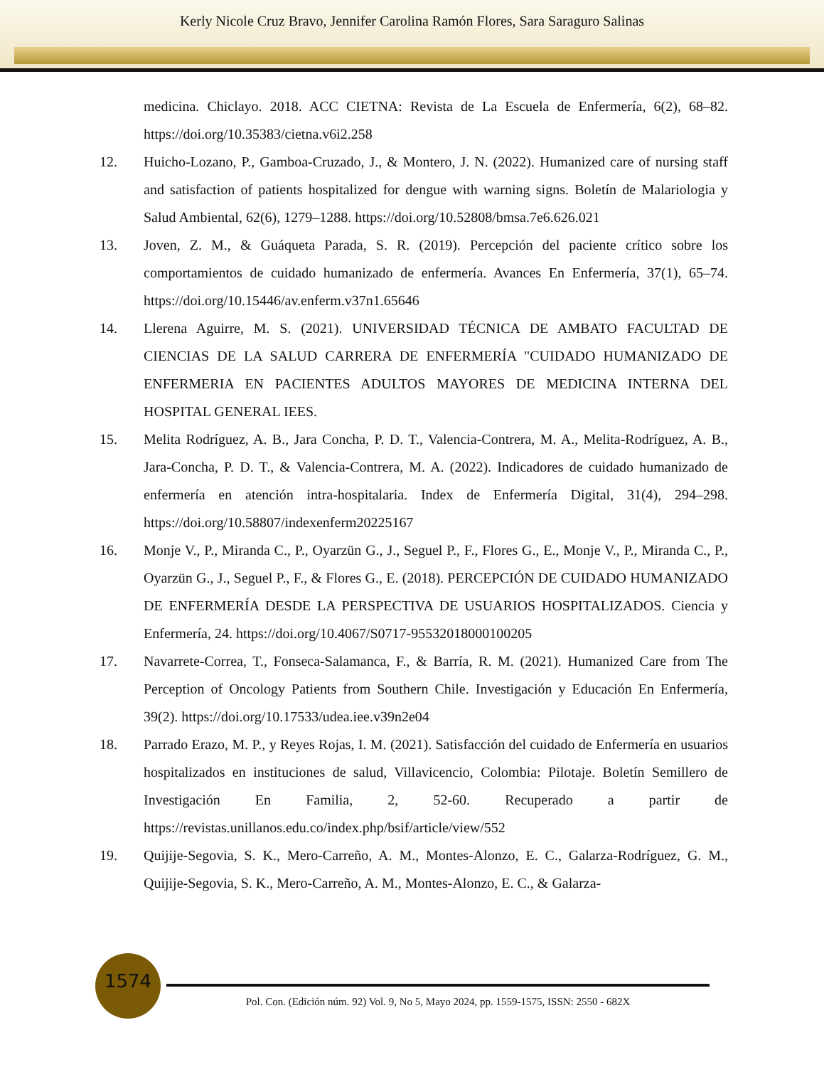Kerly Nicole Cruz Bravo, Jennifer Carolina Ramón Flores, Sara Saraguro Salinas
medicina. Chiclayo. 2018. ACC CIETNA: Revista de La Escuela de Enfermería, 6(2), 68–82. https://doi.org/10.35383/cietna.v6i2.258
12. Huicho-Lozano, P., Gamboa-Cruzado, J., & Montero, J. N. (2022). Humanized care of nursing staff and satisfaction of patients hospitalized for dengue with warning signs. Boletín de Malariologia y Salud Ambiental, 62(6), 1279–1288. https://doi.org/10.52808/bmsa.7e6.626.021
13. Joven, Z. M., & Guáqueta Parada, S. R. (2019). Percepción del paciente crítico sobre los comportamientos de cuidado humanizado de enfermería. Avances En Enfermería, 37(1), 65–74. https://doi.org/10.15446/av.enferm.v37n1.65646
14. Llerena Aguirre, M. S. (2021). UNIVERSIDAD TÉCNICA DE AMBATO FACULTAD DE CIENCIAS DE LA SALUD CARRERA DE ENFERMERÍA "CUIDADO HUMANIZADO DE ENFERMERIA EN PACIENTES ADULTOS MAYORES DE MEDICINA INTERNA DEL HOSPITAL GENERAL IEES.
15. Melita Rodríguez, A. B., Jara Concha, P. D. T., Valencia-Contrera, M. A., Melita-Rodríguez, A. B., Jara-Concha, P. D. T., & Valencia-Contrera, M. A. (2022). Indicadores de cuidado humanizado de enfermería en atención intra-hospitalaria. Index de Enfermería Digital, 31(4), 294–298. https://doi.org/10.58807/indexenferm20225167
16. Monje V., P., Miranda C., P., Oyarzün G., J., Seguel P., F., Flores G., E., Monje V., P., Miranda C., P., Oyarzün G., J., Seguel P., F., & Flores G., E. (2018). PERCEPCIÓN DE CUIDADO HUMANIZADO DE ENFERMERÍA DESDE LA PERSPECTIVA DE USUARIOS HOSPITALIZADOS. Ciencia y Enfermería, 24. https://doi.org/10.4067/S0717-95532018000100205
17. Navarrete-Correa, T., Fonseca-Salamanca, F., & Barría, R. M. (2021). Humanized Care from The Perception of Oncology Patients from Southern Chile. Investigación y Educación En Enfermería, 39(2). https://doi.org/10.17533/udea.iee.v39n2e04
18. Parrado Erazo, M. P., y Reyes Rojas, I. M. (2021). Satisfacción del cuidado de Enfermería en usuarios hospitalizados en instituciones de salud, Villavicencio, Colombia: Pilotaje. Boletín Semillero de Investigación En Familia, 2, 52-60. Recuperado a partir de https://revistas.unillanos.edu.co/index.php/bsif/article/view/552
19. Quijije-Segovia, S. K., Mero-Carreño, A. M., Montes-Alonzo, E. C., Galarza-Rodríguez, G. M., Quijije-Segovia, S. K., Mero-Carreño, A. M., Montes-Alonzo, E. C., & Galarza-
1574
Pol. Con. (Edición núm. 92) Vol. 9, No 5, Mayo 2024, pp. 1559-1575, ISSN: 2550 - 682X